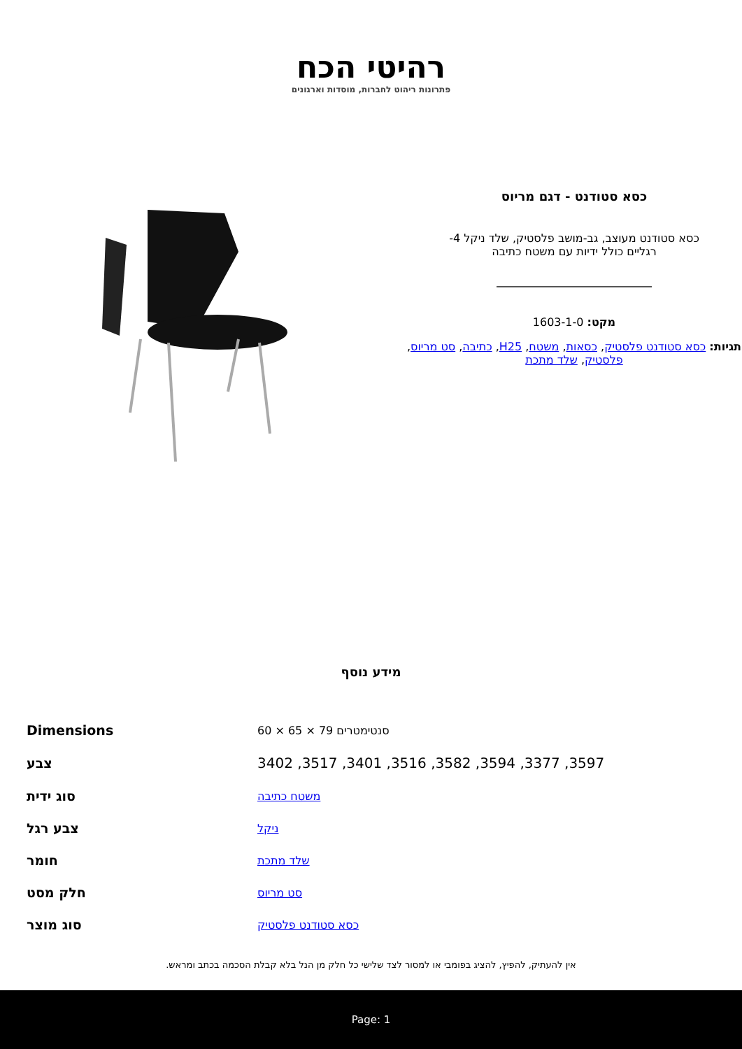רהיטי הכח
פתרונות ריהוט לחברות, מוסדות וארגונים
כסא סטודנט - דגם מריוס
כסא סטודנט מעוצב, גב-מושב פלסטיק, שלד ניקל 4-
רגליים כולל ידיות עם משטח כתיבה
מקט: 1603-1-0
תגיות: כסא סטודנט פלסטיק, כסאות, משטח, H25, כתיבה, סט מריוס, פלסטיק, שלד מתכת
מידע נוסף
| סנטימטרים 79 × 65 × 60 | Dimensions |
| 3597, 3377, 3594, 3582, 3516, 3401, 3517, 3402 | צבע |
| משטח כתיבה | סוג ידית |
| ניקל | צבע רגל |
| שלד מתכת | חומר |
| סט מריוס | חלק מסט |
| כסא סטודנט פלסטיק | סוג מוצר |
אין להעתיק, להפיץ, להציג בפומבי או למסור לצד שלישי כל חלק מן הנל בלא קבלת הסכמה בכתב ומראש.
Page: 1